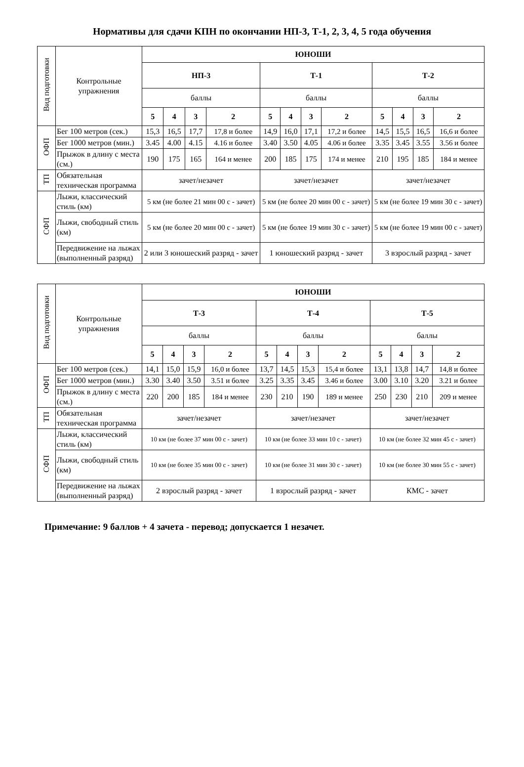Нормативы для сдачи КПН по окончании НП-3, Т-1, 2, 3, 4, 5 года обучения
| Вид подготовки | Контрольные упражнения | ЮНОШИ | | | | | | | | | | | |
| | | НП-3 | | | | Т-1 | | | | Т-2 | | | |
| | | баллы | | | | баллы | | | | баллы | | | |
| | | 5 | 4 | 3 | 2 | 5 | 4 | 3 | 2 | 5 | 4 | 3 | 2 |
| ОФП | Бег 100 метров (сек.) | 15,3 | 16,5 | 17,7 | 17,8 и более | 14,9 | 16,0 | 17,1 | 17,2 и более | 14,5 | 15,5 | 16,5 | 16,6 и более |
| | Бег 1000 метров (мин.) | 3.45 | 4.00 | 4.15 | 4.16 и более | 3.40 | 3.50 | 4.05 | 4.06 и более | 3.35 | 3.45 | 3.55 | 3.56 и более |
| | Прыжок в длину с места (см.) | 190 | 175 | 165 | 164 и менее | 200 | 185 | 175 | 174 и менее | 210 | 195 | 185 | 184 и менее |
| ТП | Обязательная техническая программа | зачет/незачет | | | | зачет/незачет | | | | зачет/незачет | | | |
| СФП | Лыжи, классический стиль (км) | 5 км (не более 21 мин 00 с - зачет) | | | | 5 км (не более 20 мин 00 с - зачет) | | | | 5 км (не более 19 мин 30 с - зачет) | | | |
| | Лыжи, свободный стиль (км) | 5 км (не более 20 мин 00 с - зачет) | | | | 5 км (не более 19 мин 30 с - зачет) | | | | 5 км (не более 19 мин 00 с - зачет) | | | |
| | Передвижение на лыжах (выполненный разряд) | 2 или 3 юношеский разряд - зачет | | | | 1 юношеский разряд - зачет | | | | 3 взрослый разряд - зачет | | | |
| Вид подготовки | Контрольные упражнения | ЮНОШИ | | | | | | | | | | | |
| | | Т-3 | | | | Т-4 | | | | Т-5 | | | |
| | | баллы | | | | баллы | | | | баллы | | | |
| | | 5 | 4 | 3 | 2 | 5 | 4 | 3 | 2 | 5 | 4 | 3 | 2 |
| ОФП | Бег 100 метров (сек.) | 14,1 | 15,0 | 15,9 | 16,0 и более | 13,7 | 14,5 | 15,3 | 15,4 и более | 13,1 | 13,8 | 14,7 | 14,8 и более |
| | Бег 1000 метров (мин.) | 3.30 | 3.40 | 3.50 | 3.51 и более | 3.25 | 3.35 | 3.45 | 3.46 и более | 3.00 | 3.10 | 3.20 | 3.21 и более |
| | Прыжок в длину с места (см.) | 220 | 200 | 185 | 184 и менее | 230 | 210 | 190 | 189 и менее | 250 | 230 | 210 | 209 и менее |
| ТП | Обязательная техническая программа | зачет/незачет | | | | зачет/незачет | | | | зачет/незачет | | | |
| СФП | Лыжи, классический стиль (км) | 10 км (не более 37 мин 00 с - зачет) | | | | 10 км (не более 33 мин 10 с - зачет) | | | | 10 км (не более 32 мин 45 с - зачет) | | | |
| | Лыжи, свободный стиль (км) | 10 км (не более 35 мин 00 с - зачет) | | | | 10 км (не более 31 мин 30 с - зачет) | | | | 10 км (не более 30 мин 55 с - зачет) | | | |
| | Передвижение на лыжах (выполненный разряд) | 2 взрослый разряд - зачет | | | | 1 взрослый разряд - зачет | | | | КМС - зачет | | | |
Примечание: 9 баллов + 4 зачета - перевод; допускается 1 незачет.